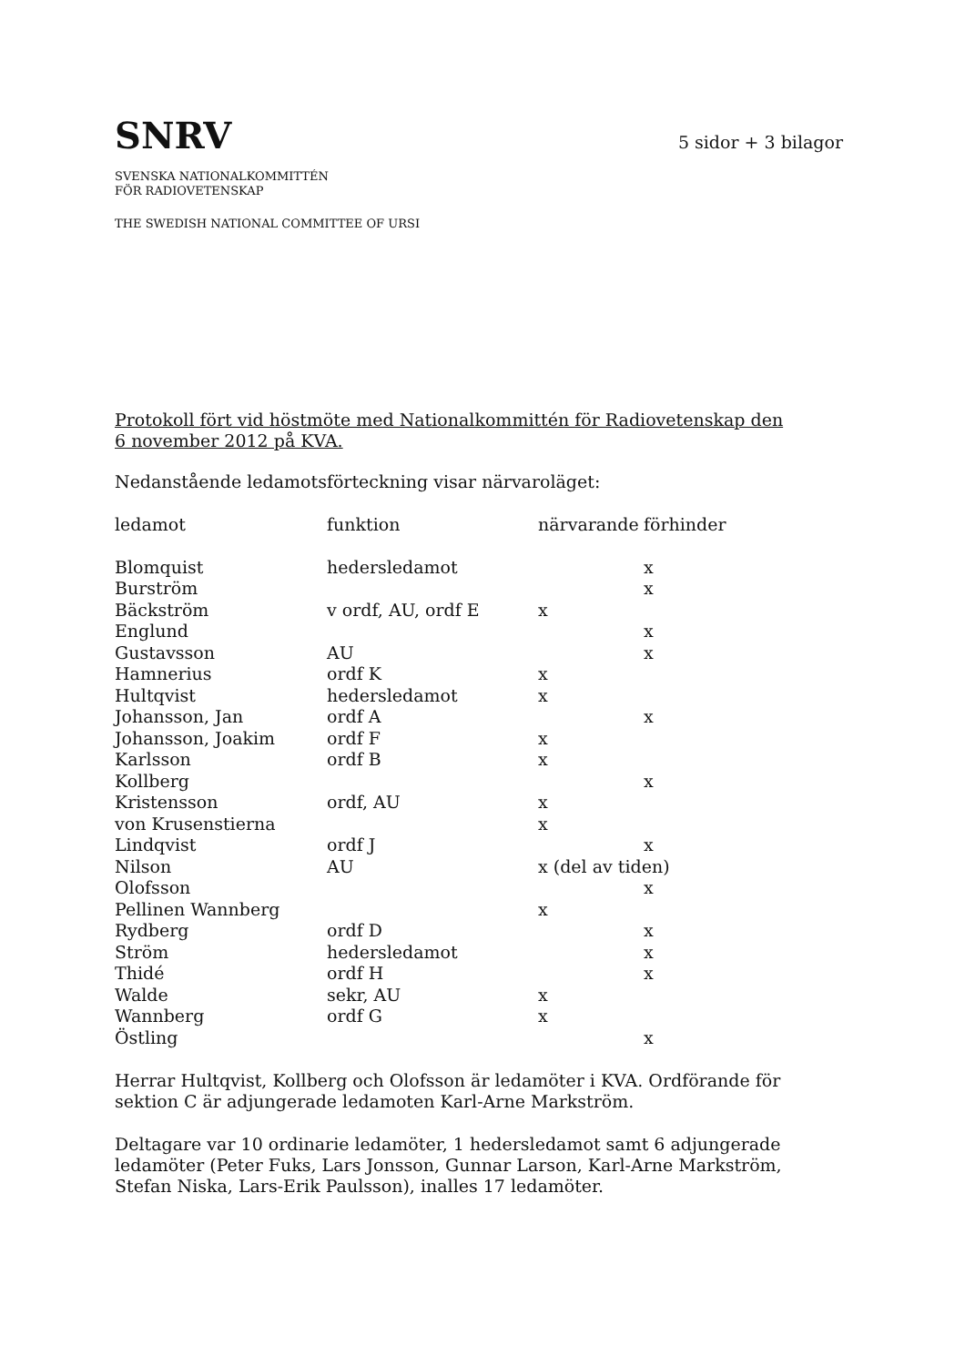SNRV
5 sidor + 3 bilagor
SVENSKA NATIONALKOMMITTÉN
FÖR RADIOVETENSKAP
THE SWEDISH NATIONAL COMMITTEE OF URSI
Protokoll fört vid höstmöte med Nationalkommittén för Radiovetenskap den
6 november 2012 på KVA.
Nedanstående ledamotsförteckning visar närvaroläget:
| ledamot | funktion | närvarande | förhinder |
| --- | --- | --- | --- |
| Blomquist | hedersledamot | | x |
| Burström | | | x |
| Bäckström | v ordf, AU, ordf E | x | |
| Englund | | | x |
| Gustavsson | AU | | x |
| Hamnerius | ordf K | x | |
| Hultqvist | hedersledamot | x | |
| Johansson, Jan | ordf A | | x |
| Johansson, Joakim | ordf F | x | |
| Karlsson | ordf B | x | |
| Kollberg | | | x |
| Kristensson | ordf, AU | x | |
| von Krusenstierna | | x | |
| Lindqvist | ordf J | | x |
| Nilson | AU | x (del av tiden) | |
| Olofsson | | | x |
| Pellinen Wannberg | | x | |
| Rydberg | ordf D | | x |
| Ström | hedersledamot | | x |
| Thidé | ordf H | | x |
| Walde | sekr, AU | x | |
| Wannberg | ordf G | x | |
| Östling | | | x |
Herrar Hultqvist, Kollberg och Olofsson är ledamöter i KVA. Ordförande för sektion C är adjungerade ledamoten Karl-Arne Markström.
Deltagare var 10 ordinarie ledamöter, 1 hedersledamot samt 6 adjungerade ledamöter (Peter Fuks, Lars Jonsson, Gunnar Larson, Karl-Arne Markström, Stefan Niska, Lars-Erik Paulsson), inalles 17 ledamöter.